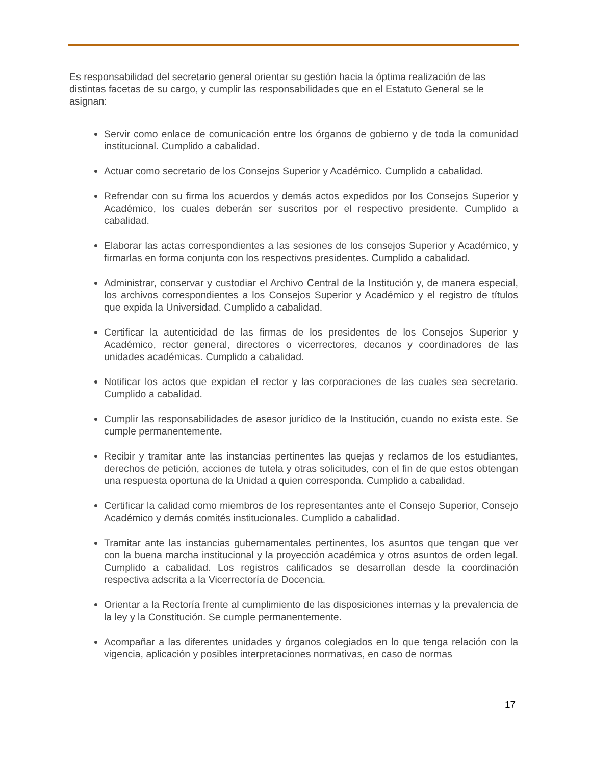Es responsabilidad del secretario general orientar su gestión hacia la óptima realización de las distintas facetas de su cargo, y cumplir las responsabilidades que en el Estatuto General se le asignan:
Servir como enlace de comunicación entre los órganos de gobierno y de toda la comunidad institucional. Cumplido a cabalidad.
Actuar como secretario de los Consejos Superior y Académico. Cumplido a cabalidad.
Refrendar con su firma los acuerdos y demás actos expedidos por los Consejos Superior y Académico, los cuales deberán ser suscritos por el respectivo presidente. Cumplido a cabalidad.
Elaborar las actas correspondientes a las sesiones de los consejos Superior y Académico, y firmarlas en forma conjunta con los respectivos presidentes. Cumplido a cabalidad.
Administrar, conservar y custodiar el Archivo Central de la Institución y, de manera especial, los archivos correspondientes a los Consejos Superior y Académico y el registro de títulos que expida la Universidad. Cumplido a cabalidad.
Certificar la autenticidad de las firmas de los presidentes de los Consejos Superior y Académico, rector general, directores o vicerrectores, decanos y coordinadores de las unidades académicas. Cumplido a cabalidad.
Notificar los actos que expidan el rector y las corporaciones de las cuales sea secretario. Cumplido a cabalidad.
Cumplir las responsabilidades de asesor jurídico de la Institución, cuando no exista este. Se cumple permanentemente.
Recibir y tramitar ante las instancias pertinentes las quejas y reclamos de los estudiantes, derechos de petición, acciones de tutela y otras solicitudes, con el fin de que estos obtengan una respuesta oportuna de la Unidad a quien corresponda. Cumplido a cabalidad.
Certificar la calidad como miembros de los representantes ante el Consejo Superior, Consejo Académico y demás comités institucionales. Cumplido a cabalidad.
Tramitar ante las instancias gubernamentales pertinentes, los asuntos que tengan que ver con la buena marcha institucional y la proyección académica y otros asuntos de orden legal. Cumplido a cabalidad. Los registros calificados se desarrollan desde la coordinación respectiva adscrita a la Vicerrectoría de Docencia.
Orientar a la Rectoría frente al cumplimiento de las disposiciones internas y la prevalencia de la ley y la Constitución. Se cumple permanentemente.
Acompañar a las diferentes unidades y órganos colegiados en lo que tenga relación con la vigencia, aplicación y posibles interpretaciones normativas, en caso de normas
17